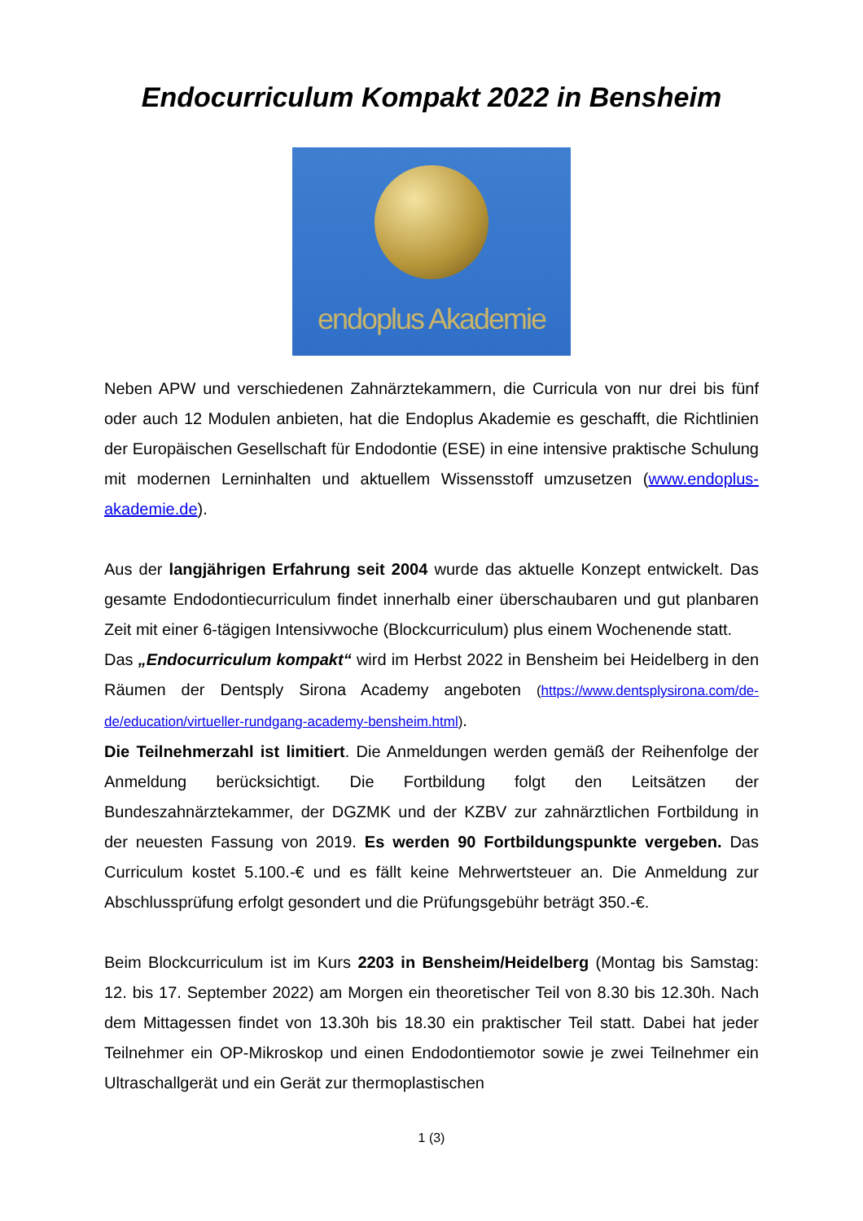Endocurriculum Kompakt 2022 in Bensheim
endoplus Akademie
Neben APW und verschiedenen Zahnärztekammern, die Curricula von nur drei bis fünf oder auch 12 Modulen anbieten, hat die Endoplus Akademie es geschafft, die Richtlinien der Europäischen Gesellschaft für Endodontie (ESE) in eine intensive praktische Schulung mit modernen Lerninhalten und aktuellem Wissensstoff umzusetzen (www.endoplus-akademie.de).
Aus der langjährigen Erfahrung seit 2004 wurde das aktuelle Konzept entwickelt. Das gesamte Endodontiecurriculum findet innerhalb einer überschaubaren und gut planbaren Zeit mit einer 6-tägigen Intensivwoche (Blockcurriculum) plus einem Wochenende statt.
Das „Endocurriculum kompakt“ wird im Herbst 2022 in Bensheim bei Heidelberg in den Räumen der Dentsply Sirona Academy angeboten (https://www.dentsplysirona.com/de-de/education/virtueller-rundgang-academy-bensheim.html).
Die Teilnehmerzahl ist limitiert. Die Anmeldungen werden gemäß der Reihenfolge der Anmeldung berücksichtigt. Die Fortbildung folgt den Leitsätzen der Bundeszahnärztekammer, der DGZMK und der KZBV zur zahnärztlichen Fortbildung in der neuesten Fassung von 2019. Es werden 90 Fortbildungspunkte vergeben. Das Curriculum kostet 5.100.-€ und es fällt keine Mehrwertsteuer an. Die Anmeldung zur Abschlussprüfung erfolgt gesondert und die Prüfungsgebühr beträgt 350.-€.
Beim Blockcurriculum ist im Kurs 2203 in Bensheim/Heidelberg (Montag bis Samstag: 12. bis 17. September 2022) am Morgen ein theoretischer Teil von 8.30 bis 12.30h. Nach dem Mittagessen findet von 13.30h bis 18.30 ein praktischer Teil statt. Dabei hat jeder Teilnehmer ein OP-Mikroskop und einen Endodontiemotor sowie je zwei Teilnehmer ein Ultraschallgerät und ein Gerät zur thermoplastischen
1 (3)